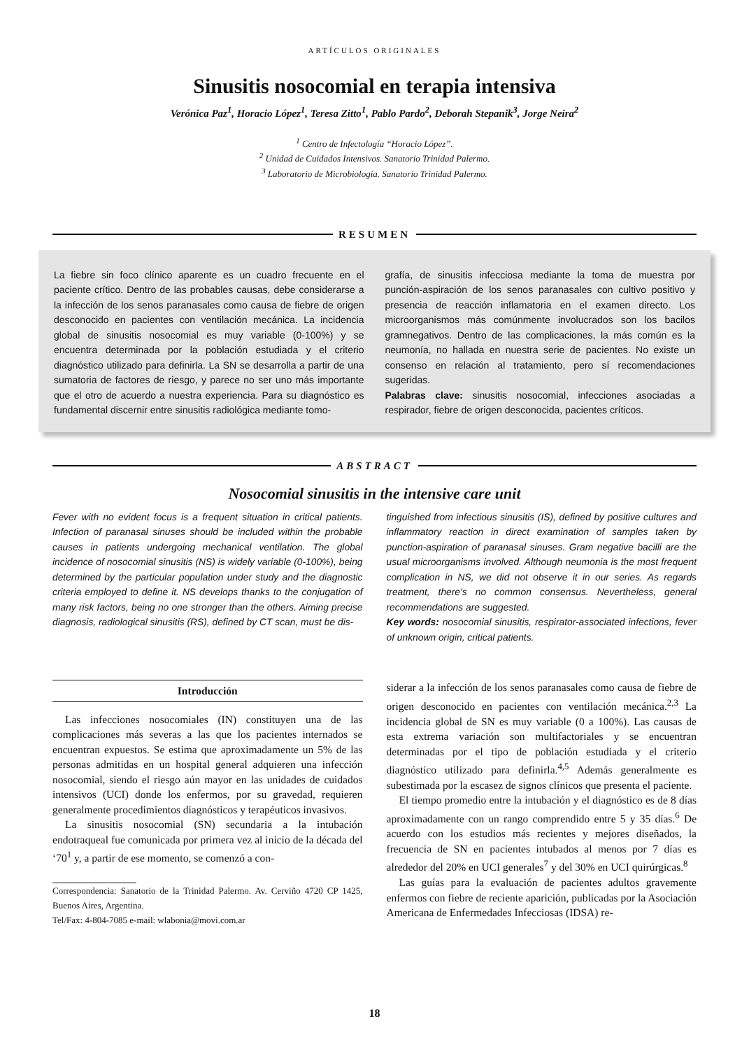ARTÍCULOS ORIGINALES
Sinusitis nosocomial en terapia intensiva
Verónica Paz<sup>1</sup>, Horacio López<sup>1</sup>, Teresa Zitto<sup>1</sup>, Pablo Pardo<sup>2</sup>, Deborah Stepanik<sup>3</sup>, Jorge Neira<sup>2</sup>
<sup>1</sup> Centro de Infectología “Horacio López”.
<sup>2</sup> Unidad de Cuidados Intensivos. Sanatorio Trinidad Palermo.
<sup>3</sup> Laboratorio de Microbiología. Sanatorio Trinidad Palermo.
RESUMEN
La fiebre sin foco clínico aparente es un cuadro frecuente en el paciente crítico. Dentro de las probables causas, debe considerarse a la infección de los senos paranasales como causa de fiebre de origen desconocido en pacientes con ventilación mecánica. La incidencia global de sinusitis nosocomial es muy variable (0-100%) y se encuentra determinada por la población estudiada y el criterio diagnóstico utilizado para definirla. La SN se desarrolla a partir de una sumatoria de factores de riesgo, y parece no ser uno más importante que el otro de acuerdo a nuestra experiencia. Para su diagnóstico es fundamental discernir entre sinusitis radiológica mediante tomo-
grafía, de sinusitis infecciosa mediante la toma de muestra por punción-aspiración de los senos paranasales con cultivo positivo y presencia de reacción inflamatoria en el examen directo. Los microorganismos más comúnmente involucrados son los bacilos gramnegativos. Dentro de las complicaciones, la más común es la neumonía, no hallada en nuestra serie de pacientes. No existe un consenso en relación al tratamiento, pero sí recomendaciones sugeridas.
Palabras clave: sinusitis nosocomial, infecciones asociadas a respirador, fiebre de origen desconocida, pacientes críticos.
ABSTRACT
Nosocomial sinusitis in the intensive care unit
Fever with no evident focus is a frequent situation in critical patients. Infection of paranasal sinuses should be included within the probable causes in patients undergoing mechanical ventilation. The global incidence of nosocomial sinusitis (NS) is widely variable (0-100%), being determined by the particular population under study and the diagnostic criteria employed to define it. NS develops thanks to the conjugation of many risk factors, being no one stronger than the others. Aiming precise diagnosis, radiological sinusitis (RS), defined by CT scan, must be dis-
tinguished from infectious sinusitis (IS), defined by positive cultures and inflammatory reaction in direct examination of samples taken by punction-aspiration of paranasal sinuses. Gram negative bacilli are the usual microorganisms involved. Although neumonia is the most frequent complication in NS, we did not observe it in our series. As regards treatment, there’s no common consensus. Nevertheless, general recommendations are suggested.
Key words: nosocomial sinusitis, respirator-associated infections, fever of unknown origin, critical patients.
Introducción
Las infecciones nosocomiales (IN) constituyen una de las complicaciones más severas a las que los pacientes internados se encuentran expuestos. Se estima que aproximadamente un 5% de las personas admitidas en un hospital general adquieren una infección nosocomial, siendo el riesgo aún mayor en las unidades de cuidados intensivos (UCI) donde los enfermos, por su gravedad, requieren generalmente procedimientos diagnósticos y terapéuticos invasivos.
La sinusitis nosocomial (SN) secundaria a la intubación endotraqueal fue comunicada por primera vez al inicio de la década del ‘70<sup>1</sup> y, a partir de ese momento, se comenzó a con-
Correspondencia: Sanatorio de la Trinidad Palermo. Av. Cerviño 4720 CP 1425, Buenos Aires, Argentina.
Tel/Fax: 4-804-7085 e-mail: wlabonia@movi.com.ar
siderar a la infección de los senos paranasales como causa de fiebre de origen desconocido en pacientes con ventilación mecánica.<sup>2,3</sup> La incidencia global de SN es muy variable (0 a 100%). Las causas de esta extrema variación son multifactoriales y se encuentran determinadas por el tipo de población estudiada y el criterio diagnóstico utilizado para definirla.<sup>4,5</sup> Además generalmente es subestimada por la escasez de signos clínicos que presenta el paciente.
El tiempo promedio entre la intubación y el diagnóstico es de 8 días aproximadamente con un rango comprendido entre 5 y 35 días.<sup>6</sup> De acuerdo con los estudios más recientes y mejores diseñados, la frecuencia de SN en pacientes intubados al menos por 7 días es alrededor del 20% en UCI generales<sup>7</sup> y del 30% en UCI quirúrgicas.<sup>8</sup>
Las guías para la evaluación de pacientes adultos gravemente enfermos con fiebre de reciente aparición, publicadas por la Asociación Americana de Enfermedades Infecciosas (IDSA) re-
18